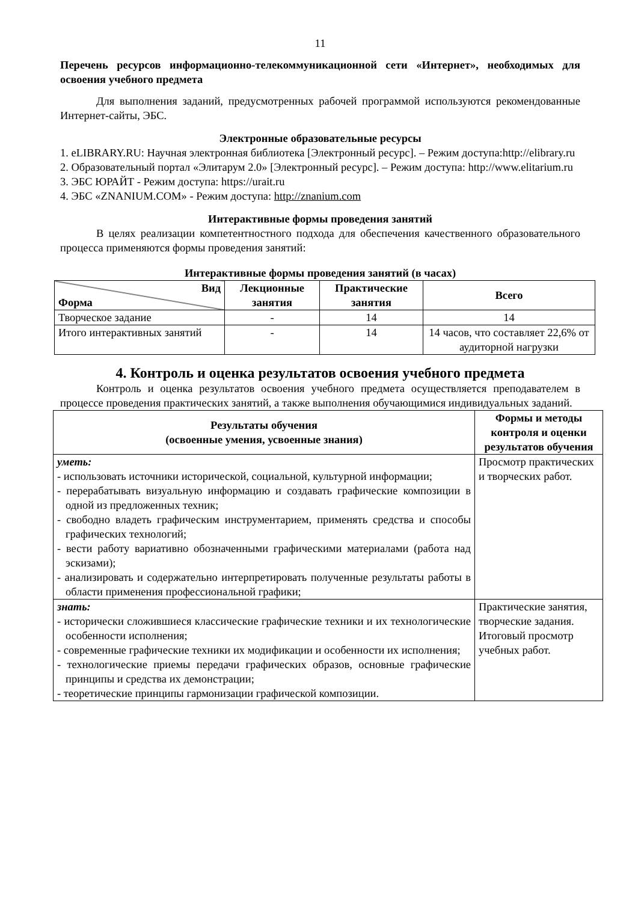11
Перечень ресурсов информационно-телекоммуникационной сети «Интернет», необходимых для освоения учебного предмета
Для выполнения заданий, предусмотренных рабочей программой используются рекомендованные Интернет-сайты, ЭБС.
Электронные образовательные ресурсы
1. eLIBRARY.RU: Научная электронная библиотека [Электронный ресурс]. – Режим доступа:http://elibrary.ru
2. Образовательный портал «Элитарум 2.0» [Электронный ресурс]. – Режим доступа: http://www.elitarium.ru
3. ЭБС ЮРАЙТ - Режим доступа: https://urait.ru
4. ЭБС «ZNANIUM.COM» - Режим доступа: http://znanium.com
Интерактивные формы проведения занятий
В целях реализации компетентностного подхода для обеспечения качественного образовательного процесса применяются формы проведения занятий:
Интерактивные формы проведения занятий (в часах)
| Вид Форма | Лекционные занятия | Практические занятия | Всего |
| --- | --- | --- | --- |
| Творческое задание | - | 14 | 14 |
| Итого интерактивных занятий | - | 14 | 14 часов, что составляет 22,6% от аудиторной нагрузки |
4. Контроль и оценка результатов освоения учебного предмета
Контроль и оценка результатов освоения учебного предмета осуществляется преподавателем в процессе проведения практических занятий, а также выполнения обучающимися индивидуальных заданий.
| Результаты обучения (освоенные умения, усвоенные знания) | Формы и методы контроля и оценки результатов обучения |
| --- | --- |
| уметь: - использовать источники исторической, социальной, культурной информации; - перерабатывать визуальную информацию и создавать графические композиции в одной из предложенных техник; - свободно владеть графическим инструментарием, применять средства и способы графических технологий; - вести работу вариативно обозначенными графическими материалами (работа над эскизами); - анализировать и содержательно интерпретировать полученные результаты работы в области применения профессиональной графики; | Просмотр практических и творческих работ. |
| знать: - исторически сложившиеся классические графические техники и их технологические особенности исполнения; - современные графические техники их модификации и особенности их исполнения; - технологические приемы передачи графических образов, основные графические принципы и средства их демонстрации; - теоретические принципы гармонизации графической композиции. | Практические занятия, творческие задания. Итоговый просмотр учебных работ. |